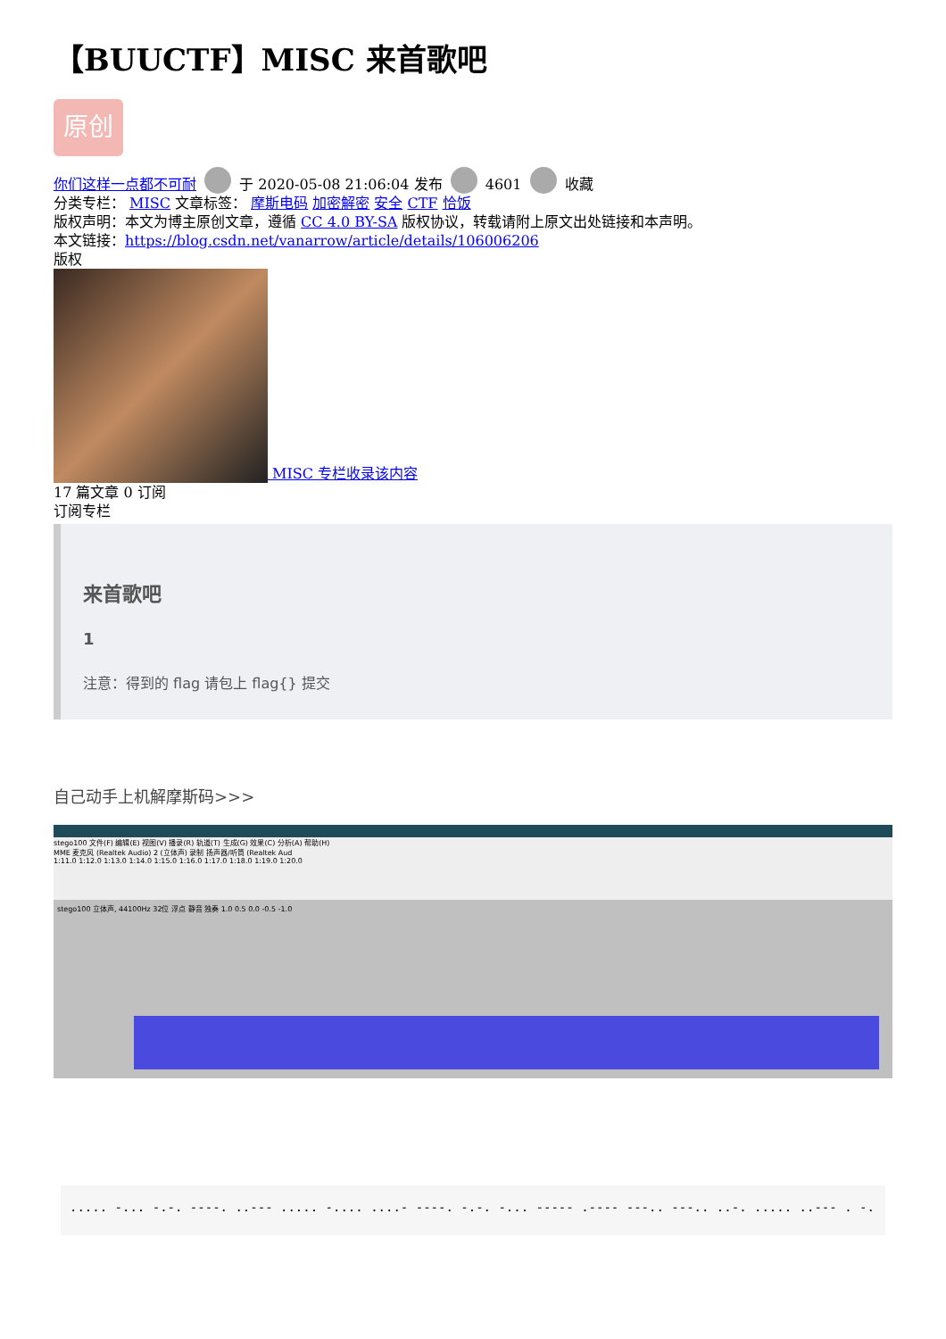【BUUCTF】MISC 来首歌吧
原创
你们这样一点都不可耐 于 2020-05-08 21:06:04 发布 4601 收藏
分类专栏： MISC 文章标签： 摩斯电码 加密解密 安全 CTF 恰饭
版权声明：本文为博主原创文章，遵循 CC 4.0 BY-SA 版权协议，转载请附上原文出处链接和本声明。
本文链接：https://blog.csdn.net/vanarrow/article/details/106006206
版权
MISC 专栏收录该内容
17 篇文章 0 订阅
订阅专栏
来首歌吧
1
注意：得到的 flag 请包上 flag{} 提交
自己动手上机解摩斯码>>>
stego100 文件(F) 编辑(E) 视图(V) 播录(R) 轨道(T) 生成(G) 效果(C) 分析(A) 帮助(H)
MME 麦克风 (Realtek Audio) 2 (立体声) 录制 扬声器/听筒 (Realtek Aud
1:11.0 1:12.0 1:13.0 1:14.0 1:15.0 1:16.0 1:17.0 1:18.0 1:19.0 1:20.0
stego100 立体声, 44100Hz 32位 浮点 静音 独奏 1.0 0.5 0.0 -0.5 -1.0
..... -... -.-. ----. ..--- ..... -.... ....- ----. -.-. -... ----- .---- ---.. ---.. ..-. ..... ..--- . -.